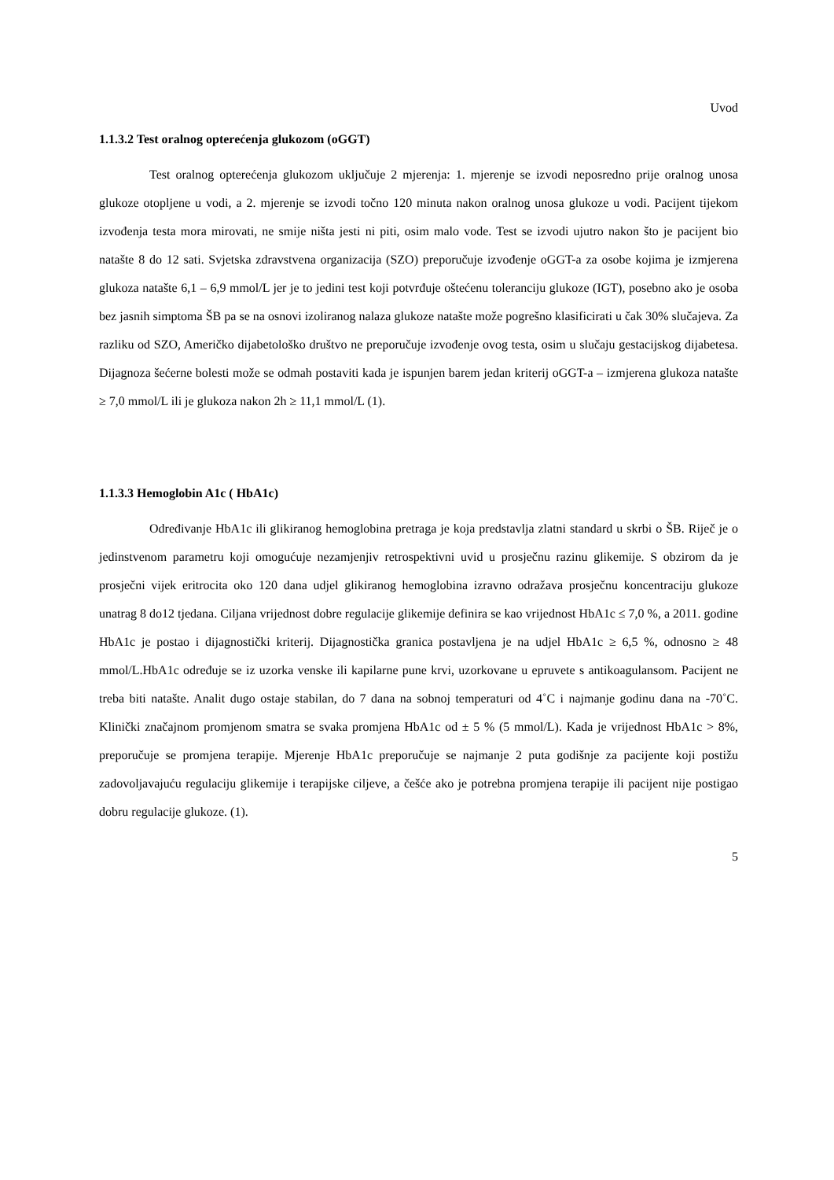Uvod
1.1.3.2 Test oralnog opterećenja glukozom (oGGT)
Test oralnog opterećenja glukozom uključuje 2 mjerenja: 1. mjerenje se izvodi neposredno prije oralnog unosa glukoze otopljene u vodi, a 2. mjerenje se izvodi točno 120 minuta nakon oralnog unosa glukoze u vodi. Pacijent tijekom izvođenja testa mora mirovati, ne smije ništa jesti ni piti, osim malo vode. Test se izvodi ujutro nakon što je pacijent bio natašte 8 do 12 sati. Svjetska zdravstvena organizacija (SZO) preporučuje izvođenje oGGT-a za osobe kojima je izmjerena glukoza natašte 6,1 – 6,9 mmol/L jer je to jedini test koji potvrđuje oštećenu toleranciju glukoze (IGT), posebno ako je osoba bez jasnih simptoma ŠB pa se na osnovi izoliranog nalaza glukoze natašte može pogrešno klasificirati u čak 30% slučajeva. Za razliku od SZO, Američko dijabetološko društvo ne preporučuje izvođenje ovog testa, osim u slučaju gestacijskog dijabetesa. Dijagnoza šećerne bolesti može se odmah postaviti kada je ispunjen barem jedan kriterij oGGT-a – izmjerena glukoza natašte ≥ 7,0 mmol/L ili je glukoza nakon 2h ≥ 11,1 mmol/L (1).
1.1.3.3 Hemoglobin A1c ( HbA1c)
Određivanje HbA1c ili glikiranog hemoglobina pretraga je koja predstavlja zlatni standard u skrbi o ŠB. Riječ je o jedinstvenom parametru koji omogućuje nezamjenjiv retrospektivni uvid u prosječnu razinu glikemije. S obzirom da je prosječni vijek eritrocita oko 120 dana udjel glikiranog hemoglobina izravno odražava prosječnu koncentraciju glukoze unatrag 8 do12 tjedana. Ciljana vrijednost dobre regulacije glikemije definira se kao vrijednost HbA1c ≤ 7,0 %, a 2011. godine HbA1c je postao i dijagnostički kriterij. Dijagnostička granica postavljena je na udjel HbA1c ≥ 6,5 %, odnosno ≥ 48 mmol/L.HbA1c određuje se iz uzorka venske ili kapilarne pune krvi, uzorkovane u epruvete s antikoagulansom. Pacijent ne treba biti natašte. Analit dugo ostaje stabilan, do 7 dana na sobnoj temperaturi od 4˚C i najmanje godinu dana na -70˚C. Klinički značajnom promjenom smatra se svaka promjena HbA1c od ± 5 % (5 mmol/L). Kada je vrijednost HbA1c > 8%, preporučuje se promjena terapije. Mjerenje HbA1c preporučuje se najmanje 2 puta godišnje za pacijente koji postižu zadovoljavajuću regulaciju glikemije i terapijske ciljeve, a češće ako je potrebna promjena terapije ili pacijent nije postigao dobru regulacije glukoze. (1).
5